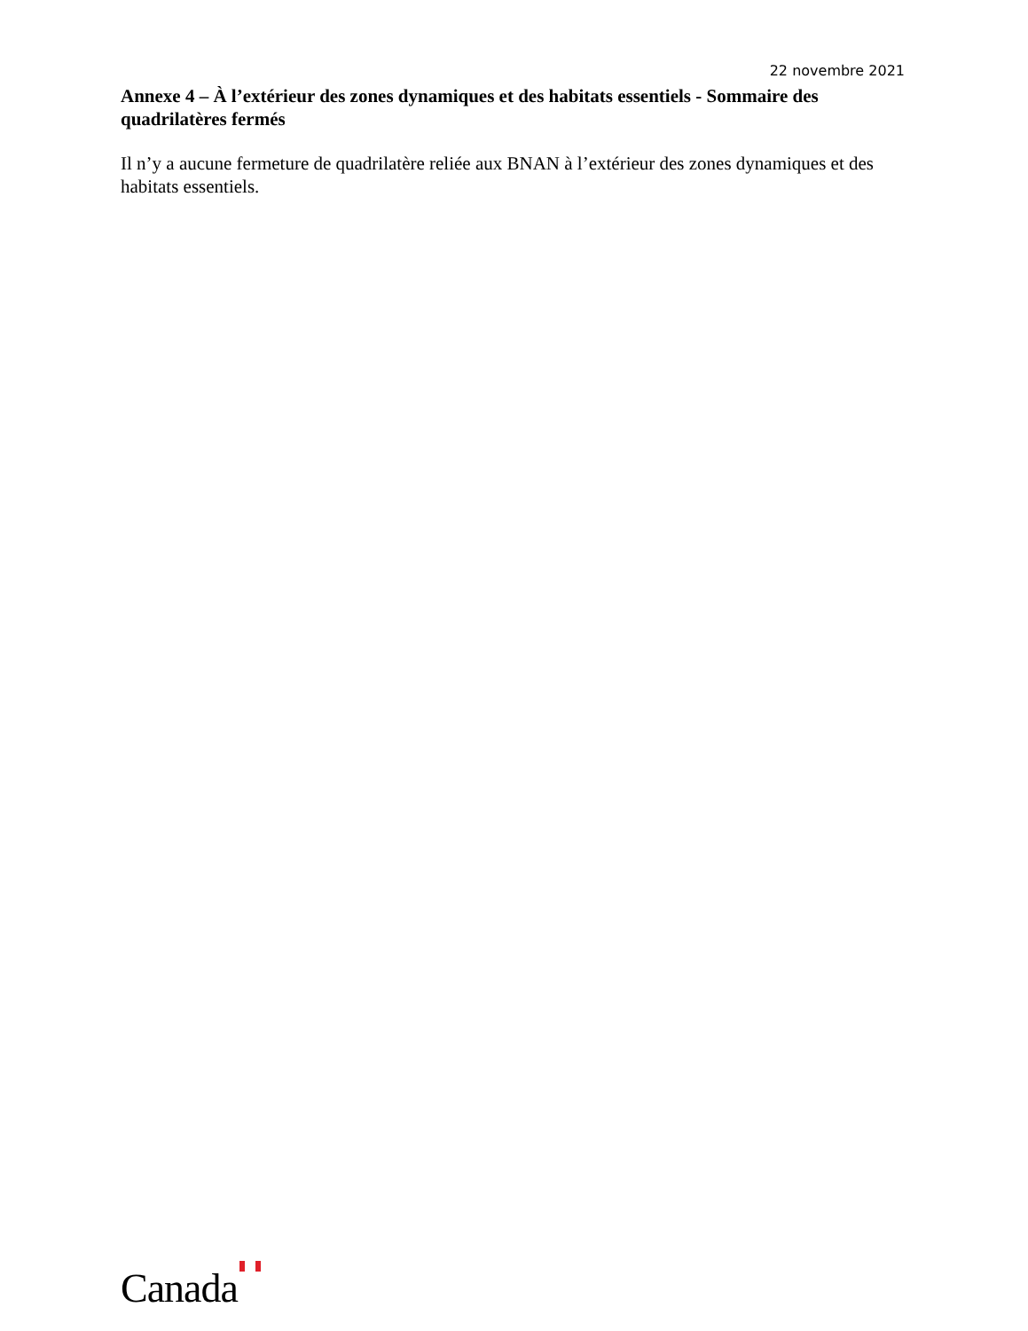22 novembre 2021
Annexe 4 – À l’extérieur des zones dynamiques et des habitats essentiels - Sommaire des quadrilatères fermés
Il n’y a aucune fermeture de quadrilatère reliée aux BNAN à l’extérieur des zones dynamiques et des habitats essentiels.
Canada